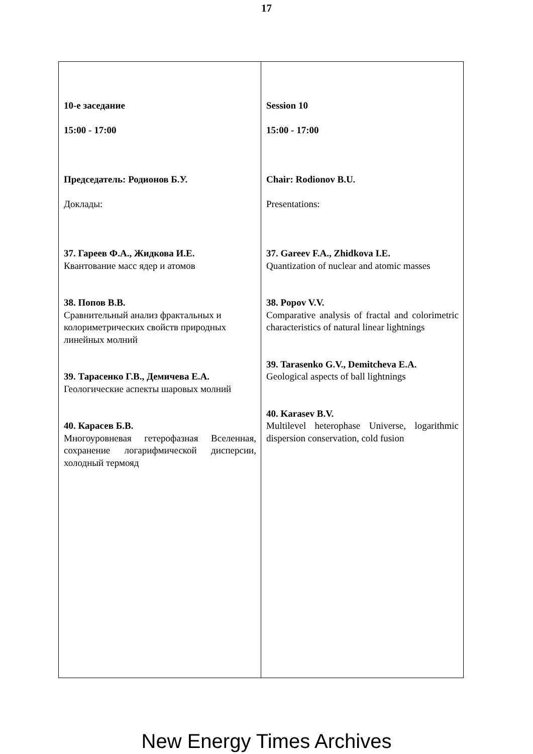17
| 10-е заседание 15:00 - 17:00 Председатель: Родионов Б.У. Доклады: 37. Гареев Ф.А., Жидкова И.Е. Квантование масс ядер и атомов 38. Попов В.В. Сравнительный анализ фрактальных и колориметрических свойств природных линейных молний 39. Тарасенко Г.В., Демичева Е.А. Геологические аспекты шаровых молний 40. Карасев Б.В. Многоуровневая гетерофазная Вселенная, сохранение логарифмической дисперсии, холодный термояд | Session 10 15:00 - 17:00 Chair: Rodionov B.U. Presentations: 37. Gareev F.A., Zhidkova I.E. Quantization of nuclear and atomic masses 38. Popov V.V. Comparative analysis of fractal and colorimetric characteristics of natural linear lightnings 39. Tarasenko G.V., Demitcheva E.A. Geological aspects of ball lightnings 40. Karasev B.V. Multilevel heterophase Universe, logarithmic dispersion conservation, cold fusion |
New Energy Times Archives